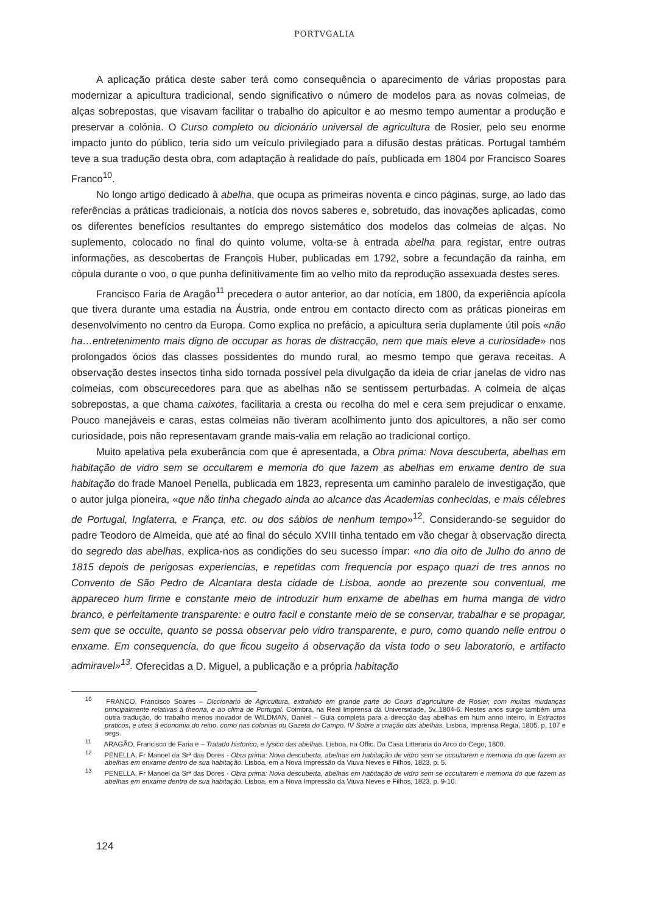PORTVGALIA
A aplicação prática deste saber terá como consequência o aparecimento de várias propostas para modernizar a apicultura tradicional, sendo significativo o número de modelos para as novas colmeias, de alças sobrepostas, que visavam facilitar o trabalho do apicultor e ao mesmo tempo aumentar a produção e preservar a colónia. O Curso completo ou dicionário universal de agricultura de Rosier, pelo seu enorme impacto junto do público, teria sido um veículo privilegiado para a difusão destas práticas. Portugal também teve a sua tradução desta obra, com adaptação à realidade do país, publicada em 1804 por Francisco Soares Franco<sup>10</sup>.
No longo artigo dedicado à abelha, que ocupa as primeiras noventa e cinco páginas, surge, ao lado das referências a práticas tradicionais, a notícia dos novos saberes e, sobretudo, das inovações aplicadas, como os diferentes benefícios resultantes do emprego sistemático dos modelos das colmeias de alças. No suplemento, colocado no final do quinto volume, volta-se à entrada abelha para registar, entre outras informações, as descobertas de François Huber, publicadas em 1792, sobre a fecundação da rainha, em cópula durante o voo, o que punha definitivamente fim ao velho mito da reprodução assexuada destes seres.
Francisco Faria de Aragão<sup>11</sup> precedera o autor anterior, ao dar notícia, em 1800, da experiência apícola que tivera durante uma estadia na Áustria, onde entrou em contacto directo com as práticas pioneiras em desenvolvimento no centro da Europa. Como explica no prefácio, a apicultura seria duplamente útil pois «não ha…entretenimento mais digno de occupar as horas de distracção, nem que mais eleve a curiosidade» nos prolongados ócios das classes possidentes do mundo rural, ao mesmo tempo que gerava receitas. A observação destes insectos tinha sido tornada possível pela divulgação da ideia de criar janelas de vidro nas colmeias, com obscurecedores para que as abelhas não se sentissem perturbadas. A colmeia de alças sobrepostas, a que chama caixotes, facilitaria a cresta ou recolha do mel e cera sem prejudicar o enxame. Pouco manejáveis e caras, estas colmeias não tiveram acolhimento junto dos apicultores, a não ser como curiosidade, pois não representavam grande mais-valia em relação ao tradicional cortiço.
Muito apelativa pela exuberância com que é apresentada, a Obra prima: Nova descuberta, abelhas em habitação de vidro sem se occultarem e memoria do que fazem as abelhas em enxame dentro de sua habitação do frade Manoel Penella, publicada em 1823, representa um caminho paralelo de investigação, que o autor julga pioneira, «que não tinha chegado ainda ao alcance das Academias conhecidas, e mais célebres de Portugal, Inglaterra, e França, etc. ou dos sábios de nenhum tempo»<sup>12</sup>. Considerando-se seguidor do padre Teodoro de Almeida, que até ao final do século XVIII tinha tentado em vão chegar à observação directa do segredo das abelhas, explica-nos as condições do seu sucesso ímpar: «no dia oito de Julho do anno de 1815 depois de perigosas experiencias, e repetidas com frequencia por espaço quazi de tres annos no Convento de São Pedro de Alcantara desta cidade de Lisboa, aonde ao prezente sou conventual, me appareceo hum firme e constante meio de introduzir hum enxame de abelhas em huma manga de vidro branco, e perfeitamente transparente: e outro facil e constante meio de se conservar, trabalhar e se propagar, sem que se occulte, quanto se possa observar pelo vidro transparente, e puro, como quando nelle entrou o enxame. Em consequencia, do que ficou sugeito á observação da vista todo o seu laboratorio, e artifacto admiravel»<sup>13</sup>. Oferecidas a D. Miguel, a publicação e a própria habitação
<sup>10</sup> FRANCO, Francisco Soares – Diccionario de Agricultura, extrahido em grande parte do Cours d’agriculture de Rosier, com muitas mudanças principalmente relativas à theoria, e ao clima de Portugal. Coimbra, na Real Imprensa da Universidade, 5v.,1804-6. Nestes anos surge também uma outra tradução, do trabalho menos inovador de WILDMAN, Daniel – Guia completa para a direcção das abelhas em hum anno inteiro, in Extractos praticos, e uteis á economia do reino, como nas colonias ou Gazeta do Campo. IV Sobre a criação das abelhas. Lisboa, Imprensa Regia, 1805, p. 107 e segs.
<sup>11</sup> ARAGÃO, Francisco de Faria e – Tratado historico, e fysico das abelhas. Lisboa, na Offic. Da Casa Litteraria do Arco do Cego, 1800.
<sup>12</sup> PENELLA, Fr Manoel da Srª das Dores - Obra prima: Nova descuberta, abelhas em habitação de vidro sem se occultarem e memoria do que fazem as abelhas em enxame dentro de sua habitação. Lisboa, em a Nova Impressão da Viuva Neves e Filhos, 1823, p. 5.
<sup>13</sup> PENELLA, Fr Manoel da Srª das Dores - Obra prima: Nova descuberta, abelhas em habitação de vidro sem se occultarem e memoria do que fazem as abelhas em enxame dentro de sua habitação. Lisboa, em a Nova Impressão da Viuva Neves e Filhos, 1823, p. 9-10.
124